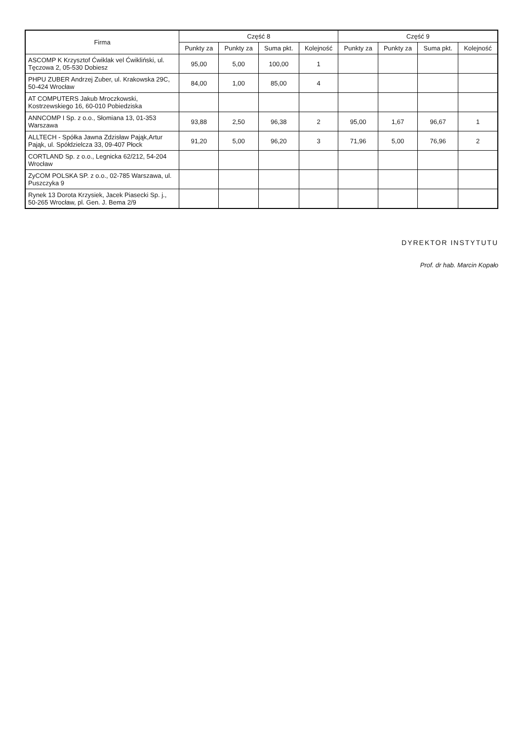| Firma | Część 8 | | | | Część 9 | | | |
| --- | --- | --- | --- | --- | --- | --- | --- | --- |
| | Punkty za | Punkty za | Suma pkt. | Kolejność | Punkty za | Punkty za | Suma pkt. | Kolejność |
| ASCOMP K Krzysztof Ćwiklak vel Ćwikliński, ul. Tęczowa 2, 05-530 Dobiesz | 95,00 | 5,00 | 100,00 | 1 | | | | |
| PHPU ZUBER Andrzej Zuber, ul. Krakowska 29C, 50-424 Wrocław | 84,00 | 1,00 | 85,00 | 4 | | | | |
| AT COMPUTERS Jakub Mroczkowski, Kostrzewskiego 16, 60-010 Pobiedziska | | | | | | | | |
| ANNCOMP I Sp. z o.o., Słomiana 13, 01-353 Warszawa | 93,88 | 2,50 | 96,38 | 2 | 95,00 | 1,67 | 96,67 | 1 |
| ALLTECH - Spółka Jawna Zdzisław Pająk,Artur Pająk, ul. Spółdzielcza 33, 09-407 Płock | 91,20 | 5,00 | 96,20 | 3 | 71,96 | 5,00 | 76,96 | 2 |
| CORTLAND Sp. z o.o., Legnicka 62/212, 54-204 Wrocław | | | | | | | | |
| ZyCOM POLSKA SP. z o.o., 02-785 Warszawa, ul. Puszczyka 9 | | | | | | | | |
| Rynek 13 Dorota Krzysiek, Jacek Piasecki Sp. j., 50-265 Wrocław, pl. Gen. J. Bema 2/9 | | | | | | | | |
DYREKTOR INSTYTUTU
Prof. dr hab. Marcin Kopało